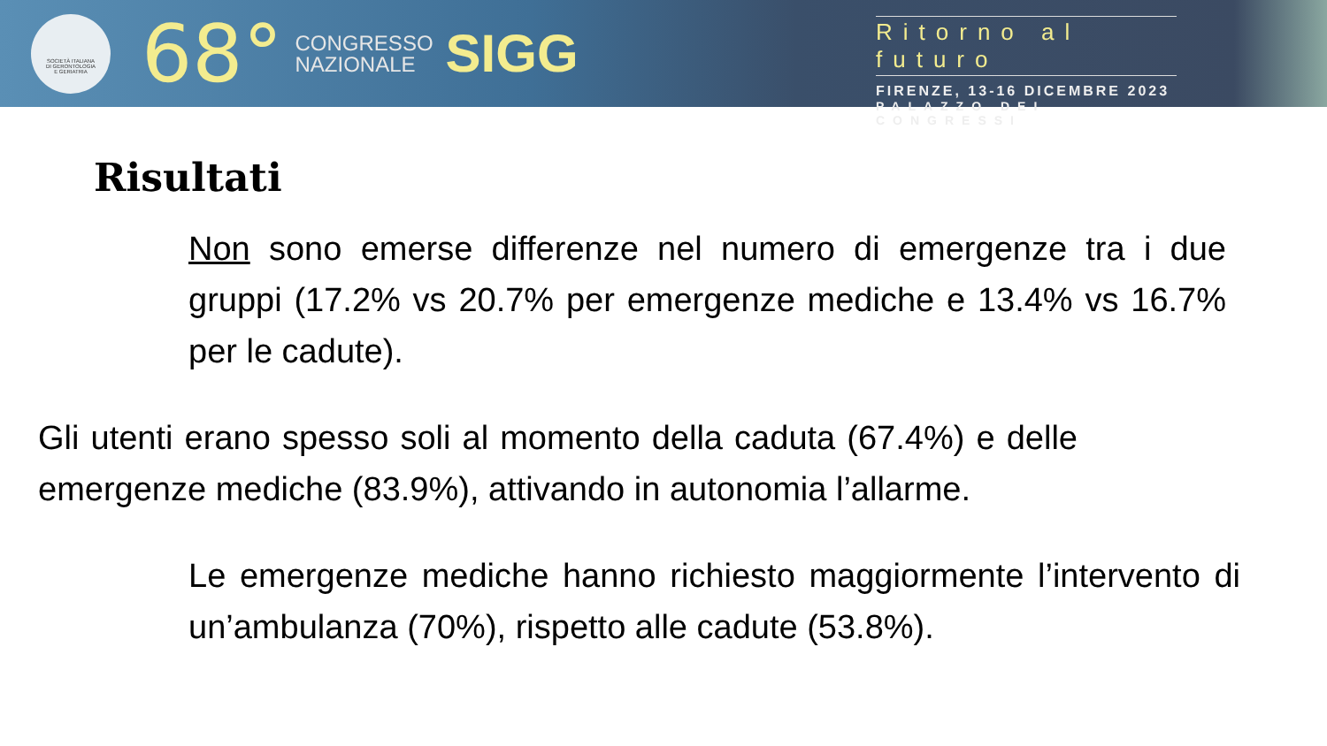SOCIETÀ ITALIANA
DI GERONTOLOGIA
E GERIATRIA
68°
CONGRESSO
NAZIONALE
SIGG
Ritorno al futuro
FIRENZE, 13-16 DICEMBRE 2023
PALAZZO DEI CONGRESSI
Risultati
Non sono emerse differenze nel numero di emergenze tra i due gruppi (17.2% vs 20.7% per emergenze mediche e 13.4% vs 16.7% per le cadute).
Gli utenti erano spesso soli al momento della caduta (67.4%) e delle emergenze mediche (83.9%), attivando in autonomia l’allarme.
Le emergenze mediche hanno richiesto maggiormente l’intervento di un’ambulanza (70%), rispetto alle cadute (53.8%).